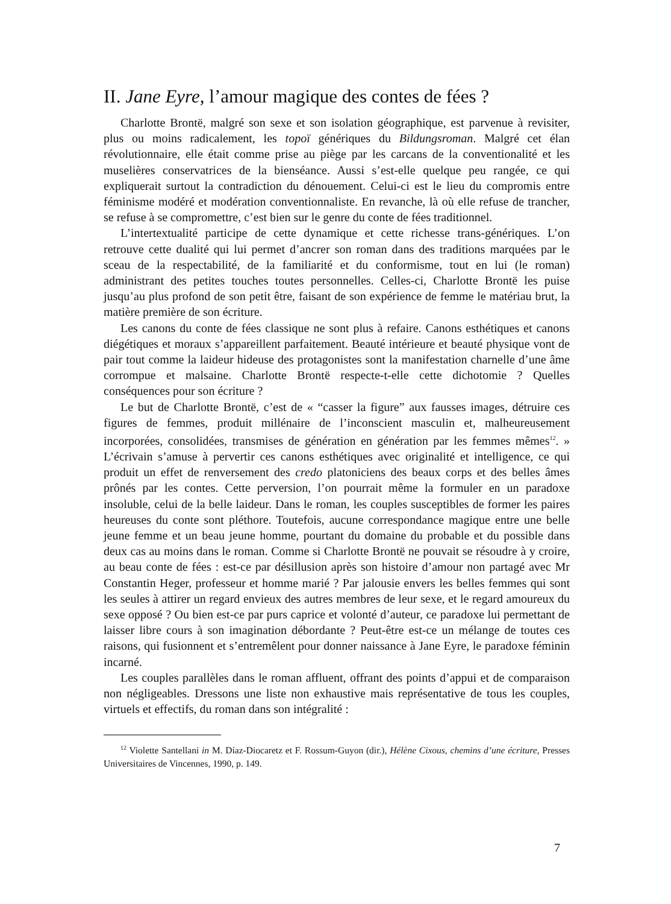II. Jane Eyre, l’amour magique des contes de fées ?
Charlotte Brontë, malgré son sexe et son isolation géographique, est parvenue à revisiter, plus ou moins radicalement, les topoï génériques du Bildungsroman. Malgré cet élan révolutionnaire, elle était comme prise au piège par les carcans de la conventionalité et les muselières conservatrices de la bienséance. Aussi s’est-elle quelque peu rangée, ce qui expliquerait surtout la contradiction du dénouement. Celui-ci est le lieu du compromis entre féminisme modéré et modération conventionnaliste. En revanche, là où elle refuse de trancher, se refuse à se compromettre, c’est bien sur le genre du conte de fées traditionnel.
L’intertextualité participe de cette dynamique et cette richesse trans-génériques. L’on retrouve cette dualité qui lui permet d’ancrer son roman dans des traditions marquées par le sceau de la respectabilité, de la familiarité et du conformisme, tout en lui (le roman) administrant des petites touches toutes personnelles. Celles-ci, Charlotte Brontë les puise jusqu’au plus profond de son petit être, faisant de son expérience de femme le matériau brut, la matière première de son écriture.
Les canons du conte de fées classique ne sont plus à refaire. Canons esthétiques et canons diégétiques et moraux s’appareillent parfaitement. Beauté intérieure et beauté physique vont de pair tout comme la laideur hideuse des protagonistes sont la manifestation charnelle d’une âme corrompue et malsaine. Charlotte Brontë respecte-t-elle cette dichotomie ? Quelles conséquences pour son écriture ?
Le but de Charlotte Brontë, c’est de « “casser la figure” aux fausses images, détruire ces figures de femmes, produit millénaire de l’inconscient masculin et, malheureusement incorporées, consolidées, transmises de génération en génération par les femmes mêmes<sup>12</sup>. » L’écrivain s’amuse à pervertir ces canons esthétiques avec originalité et intelligence, ce qui produit un effet de renversement des credo platoniciens des beaux corps et des belles âmes prônés par les contes. Cette perversion, l’on pourrait même la formuler en un paradoxe insoluble, celui de la belle laideur. Dans le roman, les couples susceptibles de former les paires heureuses du conte sont pléthore. Toutefois, aucune correspondance magique entre une belle jeune femme et un beau jeune homme, pourtant du domaine du probable et du possible dans deux cas au moins dans le roman. Comme si Charlotte Brontë ne pouvait se résoudre à y croire, au beau conte de fées : est-ce par désillusion après son histoire d’amour non partagé avec Mr Constantin Heger, professeur et homme marié ? Par jalousie envers les belles femmes qui sont les seules à attirer un regard envieux des autres membres de leur sexe, et le regard amoureux du sexe opposé ? Ou bien est-ce par purs caprice et volonté d’auteur, ce paradoxe lui permettant de laisser libre cours à son imagination débordante ? Peut-être est-ce un mélange de toutes ces raisons, qui fusionnent et s’entremêlent pour donner naissance à Jane Eyre, le paradoxe féminin incarné.
Les couples parallèles dans le roman affluent, offrant des points d’appui et de comparaison non négligeables. Dressons une liste non exhaustive mais représentative de tous les couples, virtuels et effectifs, du roman dans son intégralité :
<sup>12</sup> Violette Santellani in M. Díaz-Diocaretz et F. Rossum-Guyon (dir.), Hélène Cixous, chemins d’une écriture, Presses Universitaires de Vincennes, 1990, p. 149.
7